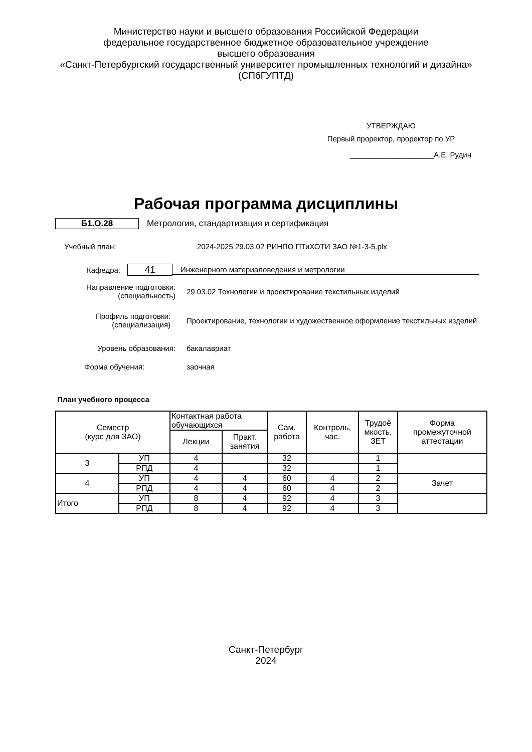Министерство науки и высшего образования Российской Федерации
федеральное государственное бюджетное образовательное учреждение
высшего образования
«Санкт-Петербургский государственный университет промышленных технологий и дизайна»
(СПбГУПТД)
УТВЕРЖДАЮ
Первый проректор, проректор по УР
____________________А.Е. Рудин
Рабочая программа дисциплины
Б1.О.28
Метрология, стандартизация и сертификация
Учебный план:
2024-2025 29.03.02 РИНПО ПТиХОТИ ЗАО №1-3-5.plx
Кафедра:
41
Инженерного материаловедения и метрологии
Направление подготовки:
(специальность)
29.03.02 Технологии и проектирование текстильных изделий
Профиль подготовки:
(специализация)
Проектирование, технологии и художественное оформление текстильных изделий
Уровень образования: бакалавриат
Форма обучения: заочная
План учебного процесса
| Семестр (курс для ЗАО) | | Контактная работа обучающихся | | Сам. работа | Контроль, час. | Трудоё мкость, ЗЕТ | Форма промежуточной аттестации |
| --- | --- | --- | --- | --- | --- | --- | --- |
| | | Лекции | Практ. занятия | | | | |
| 3 | УП | 4 | | 32 | | 1 | |
| | РПД | 4 | | 32 | | 1 | |
| 4 | УП | 4 | 4 | 60 | 4 | 2 | Зачет |
| | РПД | 4 | 4 | 60 | 4 | 2 | |
| Итого | УП | 8 | 4 | 92 | 4 | 3 | |
| | РПД | 8 | 4 | 92 | 4 | 3 | |
Санкт-Петербург
2024